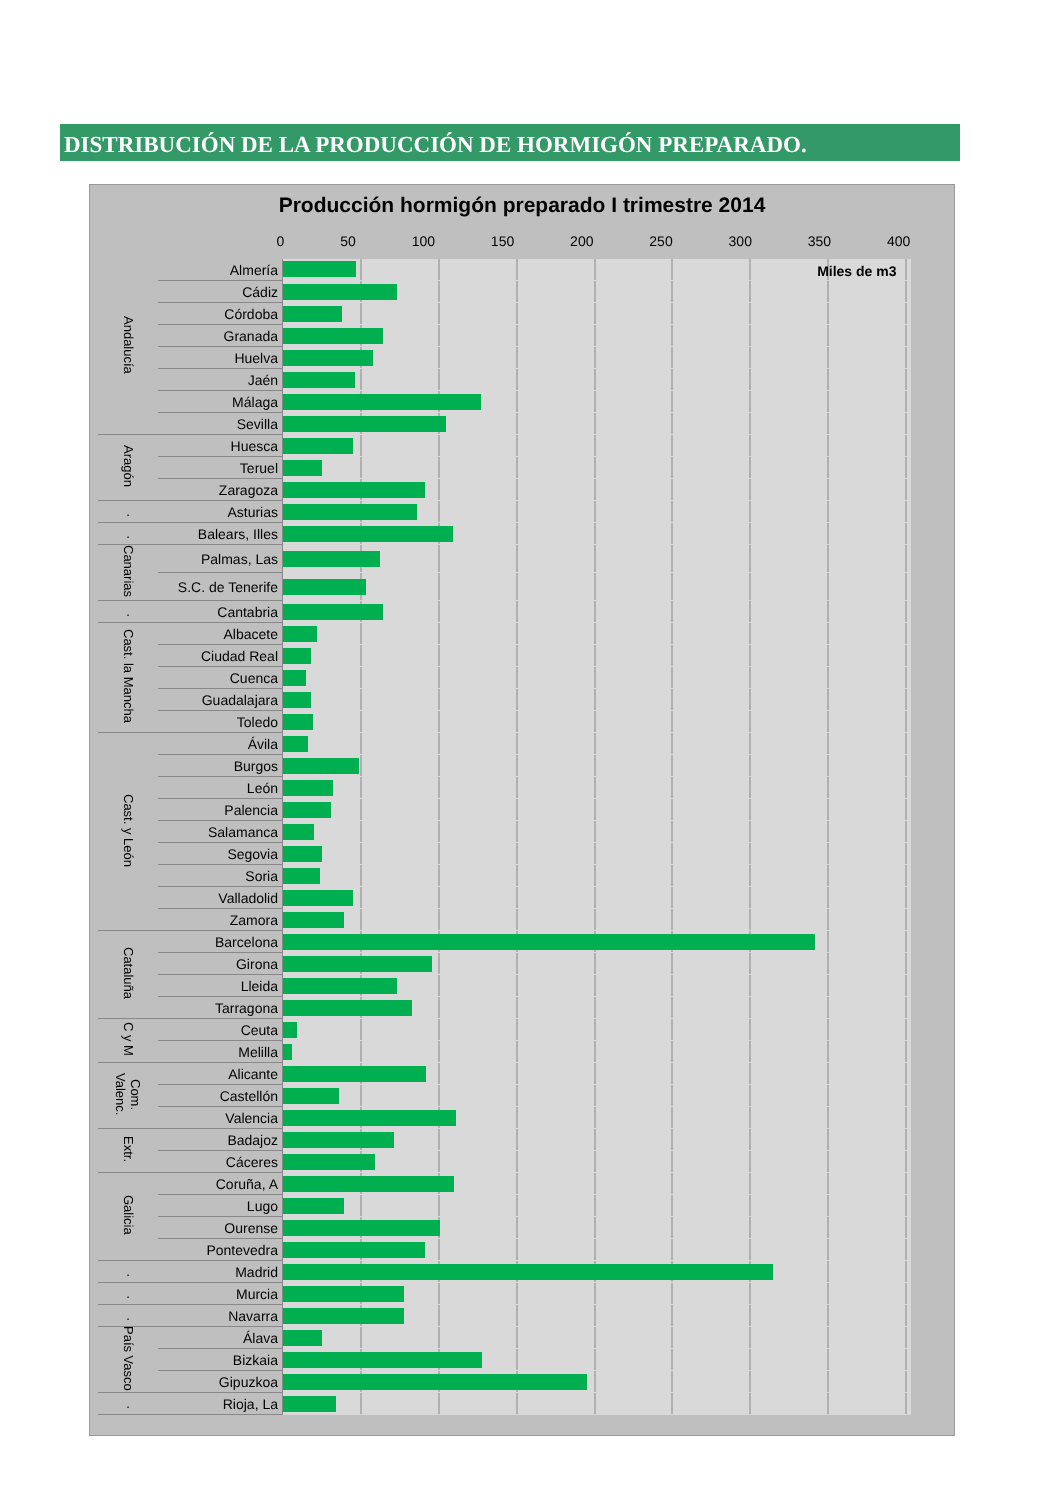DISTRIBUCIÓN DE LA PRODUCCIÓN DE HORMIGÓN PREPARADO.
Producción hormigón preparado I trimestre 2014
| | | 0 50 100 150 200 250 300 350 400 |
| Andalucía | Almería | Miles de m3 |
| | Cádiz | |
| | Córdoba | |
| | Granada | |
| | Huelva | |
| | Jaén | |
| | Málaga | |
| | Sevilla | |
| Aragón | Huesca | |
| | Teruel | |
| | Zaragoza | |
| . | Asturias | |
| . | Balears, Illes | |
| Canarias | Palmas, Las | |
| | S.C. de Tenerife | |
| . | Cantabria | |
| Cast. la Mancha | Albacete | |
| | Ciudad Real | |
| | Cuenca | |
| | Guadalajara | |
| | Toledo | |
| Cast. y León | Ávila | |
| | Burgos | |
| | León | |
| | Palencia | |
| | Salamanca | |
| | Segovia | |
| | Soria | |
| | Valladolid | |
| | Zamora | |
| Cataluña | Barcelona | |
| | Girona | |
| | Lleida | |
| | Tarragona | |
| C y M | Ceuta | |
| | Melilla | |
| Com. Valenc. | Alicante | |
| | Castellón | |
| | Valencia | |
| Extr. | Badajoz | |
| | Cáceres | |
| Galicia | Coruña, A | |
| | Lugo | |
| | Ourense | |
| | Pontevedra | |
| . | Madrid | |
| . | Murcia | |
| . | Navarra | |
| País Vasco | Álava | |
| | Bizkaia | |
| | Gipuzkoa | |
| . | Rioja, La | |